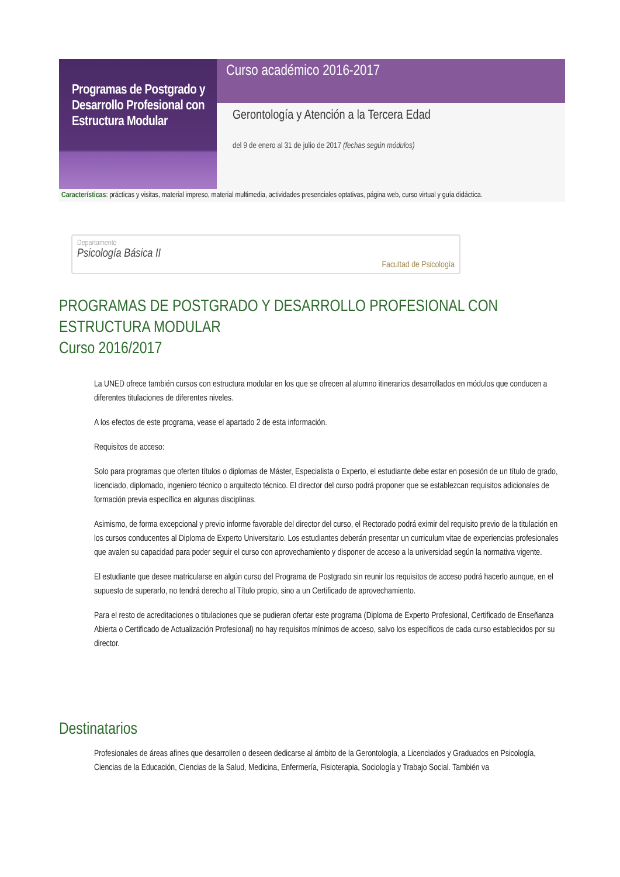Programas de Postgrado y Desarrollo Profesional con Estructura Modular
Curso académico 2016-2017
Gerontología y Atención a la Tercera Edad
del 9 de enero al 31 de julio de 2017 (fechas según módulos)
Características: prácticas y visitas, material impreso, material multimedia, actividades presenciales optativas, página web, curso virtual y guía didáctica.
Departamento
Psicología Básica II
Facultad de Psicología
PROGRAMAS DE POSTGRADO Y DESARROLLO PROFESIONAL CON ESTRUCTURA MODULAR
Curso 2016/2017
La UNED ofrece también cursos con estructura modular en los que se ofrecen al alumno itinerarios desarrollados en módulos que conducen a diferentes titulaciones de diferentes niveles.
A los efectos de este programa, vease el apartado 2 de esta información.
Requisitos de acceso:
Solo para programas que oferten títulos o diplomas de Máster, Especialista o Experto, el estudiante debe estar en posesión de un título de grado, licenciado, diplomado, ingeniero técnico o arquitecto técnico. El director del curso podrá proponer que se establezcan requisitos adicionales de formación previa específica en algunas disciplinas.
Asimismo, de forma excepcional y previo informe favorable del director del curso, el Rectorado podrá eximir del requisito previo de la titulación en los cursos conducentes al Diploma de Experto Universitario. Los estudiantes deberán presentar un curriculum vitae de experiencias profesionales que avalen su capacidad para poder seguir el curso con aprovechamiento y disponer de acceso a la universidad según la normativa vigente.
El estudiante que desee matricularse en algún curso del Programa de Postgrado sin reunir los requisitos de acceso podrá hacerlo aunque, en el supuesto de superarlo, no tendrá derecho al Título propio, sino a un Certificado de aprovechamiento.
Para el resto de acreditaciones o titulaciones que se pudieran ofertar este programa (Diploma de Experto Profesional, Certificado de Enseñanza Abierta o Certificado de Actualización Profesional) no hay requisitos mínimos de acceso, salvo los específicos de cada curso establecidos por su director.
Destinatarios
Profesionales de áreas afines que desarrollen o deseen dedicarse al ámbito de la Gerontología, a Licenciados y Graduados en Psicología, Ciencias de la Educación, Ciencias de la Salud, Medicina, Enfermería, Fisioterapia, Sociología y Trabajo Social. También va